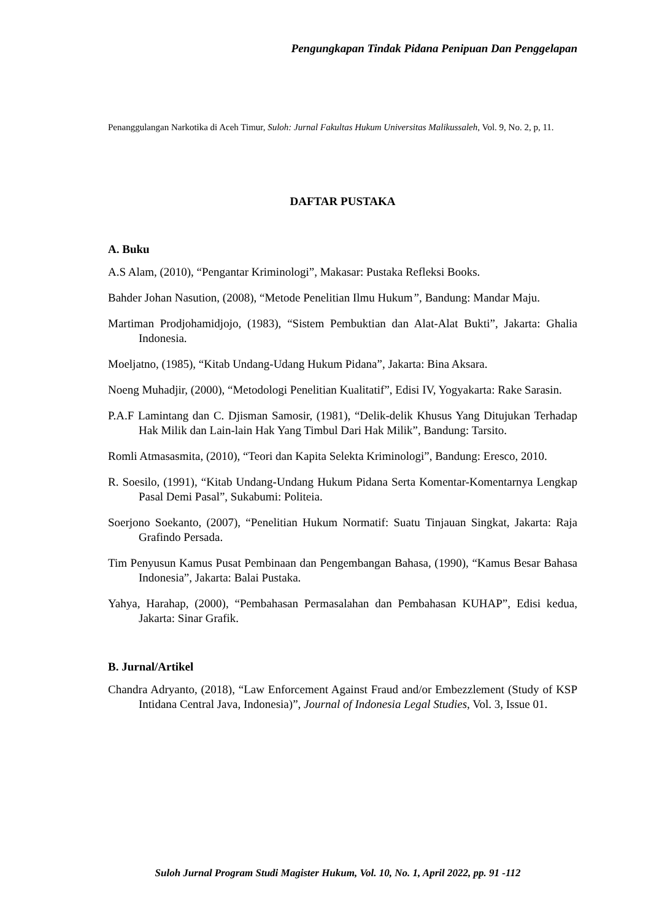Pengungkapan Tindak Pidana Penipuan Dan Penggelapan
Penanggulangan Narkotika di Aceh Timur, Suloh: Jurnal Fakultas Hukum Universitas Malikussaleh, Vol. 9, No. 2, p, 11.
DAFTAR PUSTAKA
A. Buku
A.S Alam, (2010), “Pengantar Kriminologi”, Makasar: Pustaka Refleksi Books.
Bahder Johan Nasution, (2008), “Metode Penelitian Ilmu Hukum”, Bandung: Mandar Maju.
Martiman Prodjohamidjojo, (1983), “Sistem Pembuktian dan Alat-Alat Bukti”, Jakarta: Ghalia Indonesia.
Moeljatno, (1985), “Kitab Undang-Udang Hukum Pidana”, Jakarta: Bina Aksara.
Noeng Muhadjir, (2000), “Metodologi Penelitian Kualitatif”, Edisi IV, Yogyakarta: Rake Sarasin.
P.A.F Lamintang dan C. Djisman Samosir, (1981), “Delik-delik Khusus Yang Ditujukan Terhadap Hak Milik dan Lain-lain Hak Yang Timbul Dari Hak Milik”, Bandung: Tarsito.
Romli Atmasasmita, (2010), “Teori dan Kapita Selekta Kriminologi”, Bandung: Eresco, 2010.
R. Soesilo, (1991), “Kitab Undang-Undang Hukum Pidana Serta Komentar-Komentarnya Lengkap Pasal Demi Pasal”, Sukabumi: Politeia.
Soerjono Soekanto, (2007), “Penelitian Hukum Normatif: Suatu Tinjauan Singkat, Jakarta: Raja Grafindo Persada.
Tim Penyusun Kamus Pusat Pembinaan dan Pengembangan Bahasa, (1990), “Kamus Besar Bahasa Indonesia”, Jakarta: Balai Pustaka.
Yahya, Harahap, (2000), “Pembahasan Permasalahan dan Pembahasan KUHAP”, Edisi kedua, Jakarta: Sinar Grafik.
B. Jurnal/Artikel
Chandra Adryanto, (2018), “Law Enforcement Against Fraud and/or Embezzlement (Study of KSP Intidana Central Java, Indonesia)”, Journal of Indonesia Legal Studies, Vol. 3, Issue 01.
Suloh Jurnal Program Studi Magister Hukum, Vol. 10, No. 1, April 2022, pp. 91 -112